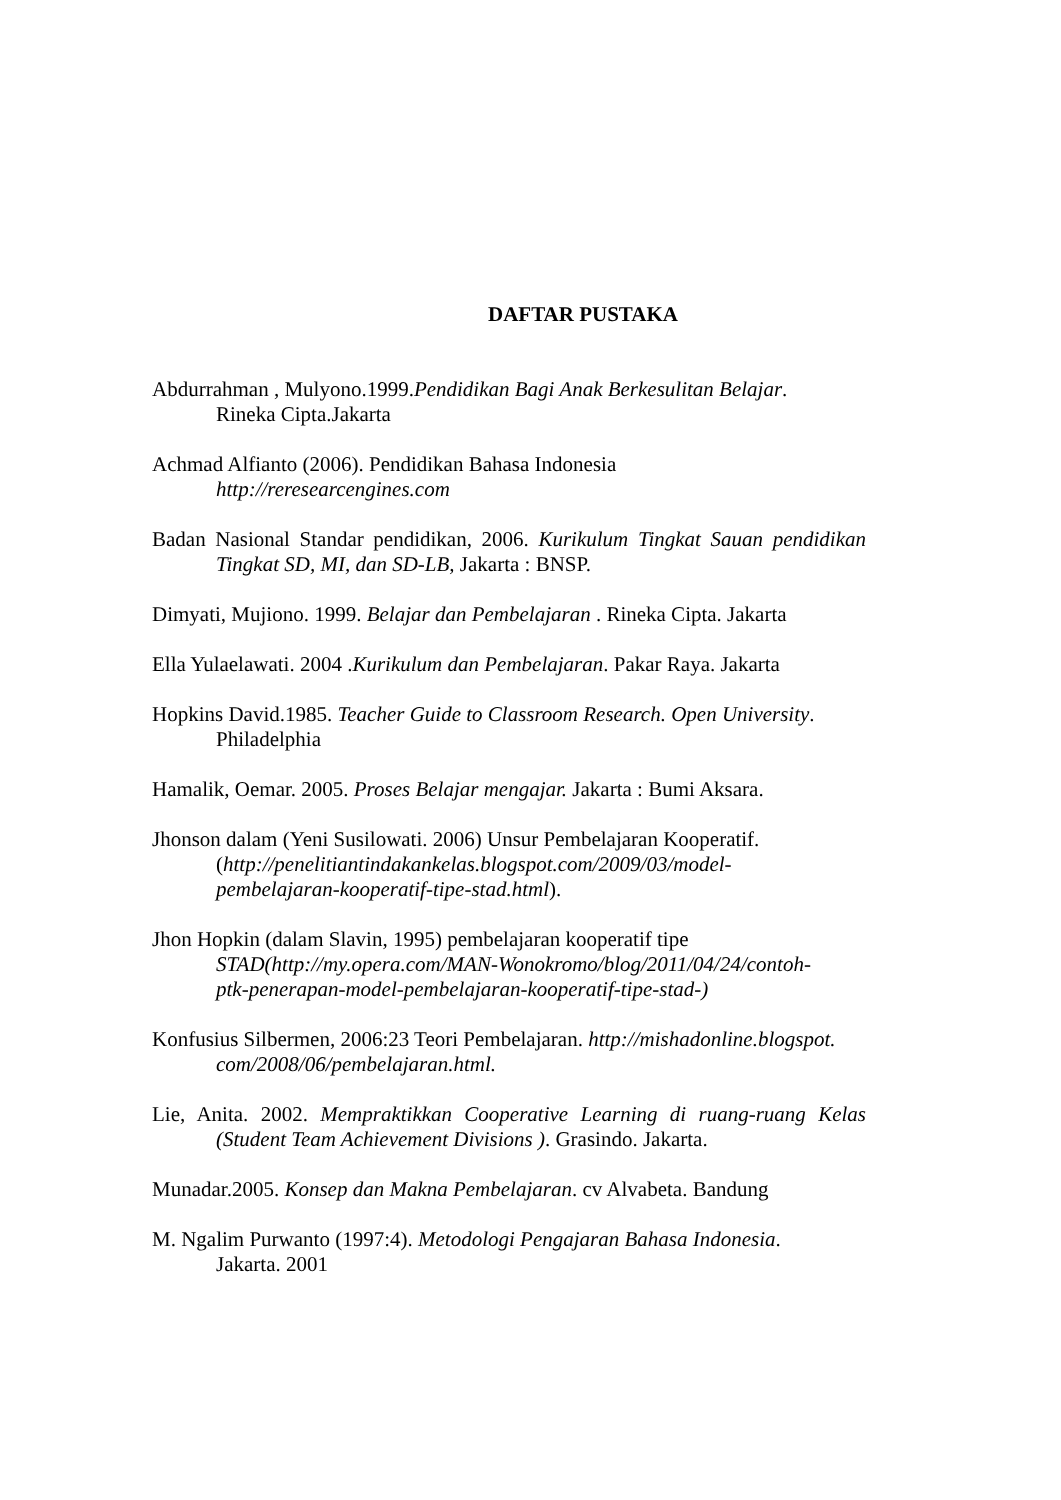DAFTAR PUSTAKA
Abdurrahman , Mulyono.1999.Pendidikan Bagi Anak Berkesulitan Belajar.
Rineka Cipta.Jakarta
Achmad Alfianto (2006). Pendidikan Bahasa Indonesia
http://reresearcengines.com
Badan Nasional Standar pendidikan, 2006. Kurikulum Tingkat Sauan pendidikan Tingkat SD, MI, dan SD-LB, Jakarta : BNSP.
Dimyati, Mujiono. 1999. Belajar dan Pembelajaran . Rineka Cipta. Jakarta
Ella Yulaelawati. 2004 .Kurikulum dan Pembelajaran. Pakar Raya. Jakarta
Hopkins David.1985. Teacher Guide to Classroom Research. Open University.
Philadelphia
Hamalik, Oemar. 2005. Proses Belajar mengajar. Jakarta : Bumi Aksara.
Jhonson dalam (Yeni Susilowati. 2006) Unsur Pembelajaran Kooperatif.
(http://penelitiantindakankelas.blogspot.com/2009/03/model-
pembelajaran-kooperatif-tipe-stad.html).
Jhon Hopkin (dalam Slavin, 1995) pembelajaran kooperatif tipe
STAD(http://my.opera.com/MAN-Wonokromo/blog/2011/04/24/contoh-
ptk-penerapan-model-pembelajaran-kooperatif-tipe-stad-)
Konfusius Silbermen, 2006:23 Teori Pembelajaran. http://mishadonline.blogspot.
com/2008/06/pembelajaran.html.
Lie, Anita. 2002. Mempraktikkan Cooperative Learning di ruang-ruang Kelas (Student Team Achievement Divisions ). Grasindo. Jakarta.
Munadar.2005. Konsep dan Makna Pembelajaran. cv Alvabeta. Bandung
M. Ngalim Purwanto (1997:4). Metodologi Pengajaran Bahasa Indonesia.
Jakarta. 2001